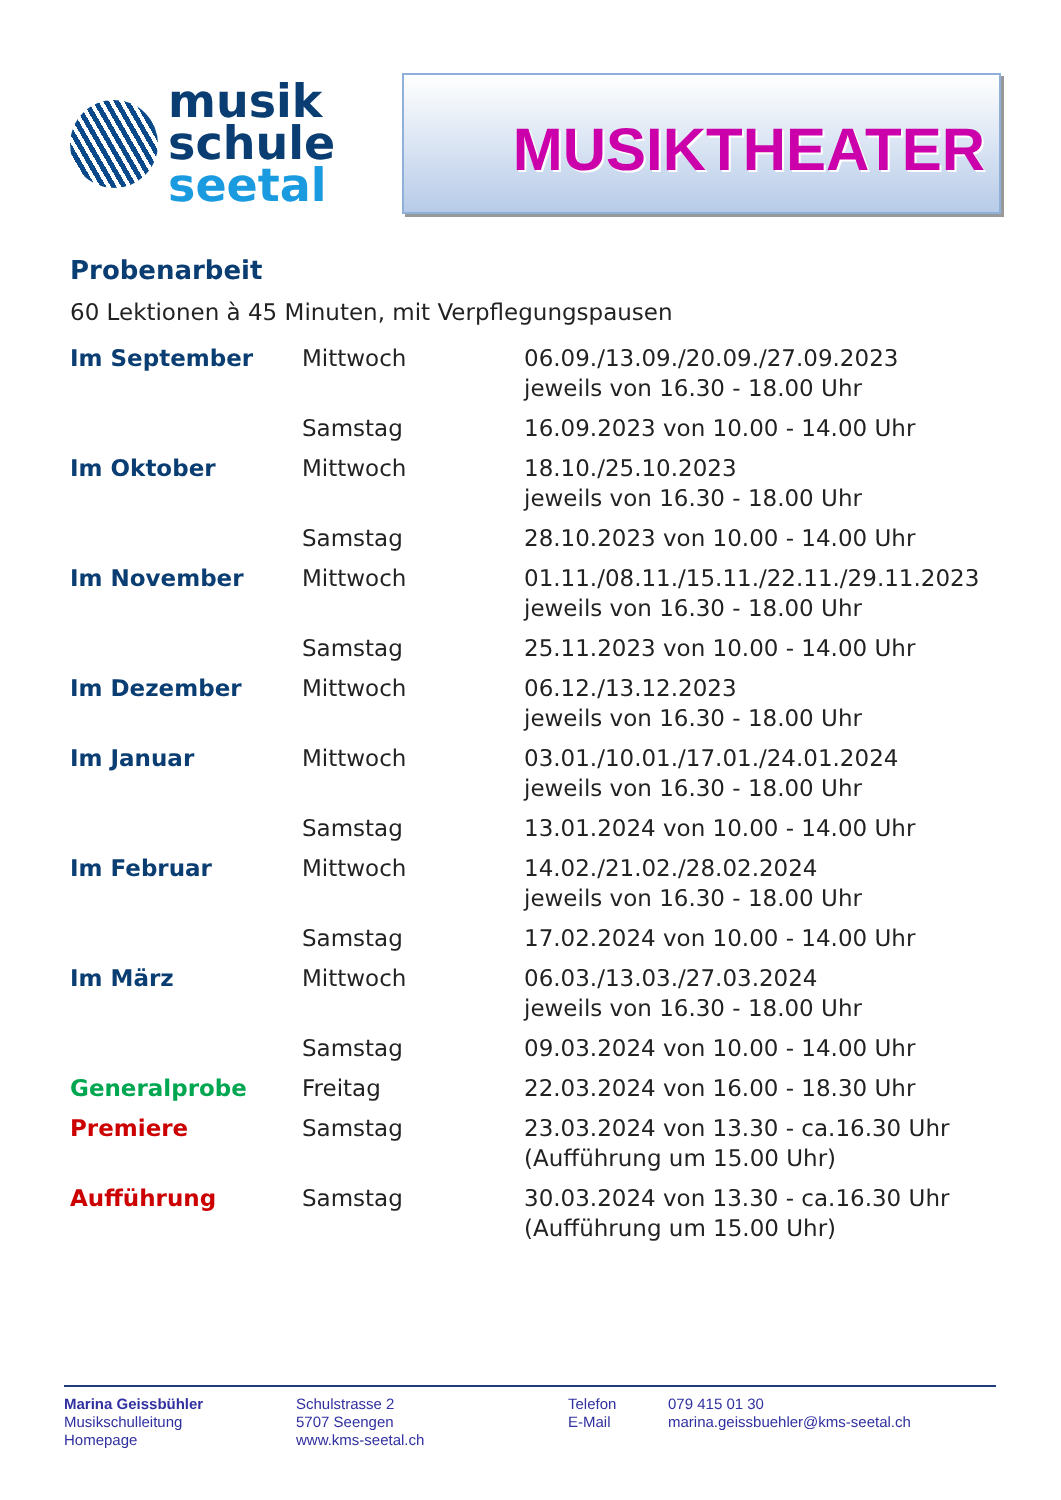musik
schule
seetal
MUSIKTHEATER
Probenarbeit
60 Lektionen à 45 Minuten, mit Verpflegungspausen
| Im September | Mittwoch | 06.09./13.09./20.09./27.09.2023 jeweils von 16.30 - 18.00 Uhr |
| | Samstag | 16.09.2023 von 10.00 - 14.00 Uhr |
| Im Oktober | Mittwoch | 18.10./25.10.2023 jeweils von 16.30 - 18.00 Uhr |
| | Samstag | 28.10.2023 von 10.00 - 14.00 Uhr |
| Im November | Mittwoch | 01.11./08.11./15.11./22.11./29.11.2023 jeweils von 16.30 - 18.00 Uhr |
| | Samstag | 25.11.2023 von 10.00 - 14.00 Uhr |
| Im Dezember | Mittwoch | 06.12./13.12.2023 jeweils von 16.30 - 18.00 Uhr |
| Im Januar | Mittwoch | 03.01./10.01./17.01./24.01.2024 jeweils von 16.30 - 18.00 Uhr |
| | Samstag | 13.01.2024 von 10.00 - 14.00 Uhr |
| Im Februar | Mittwoch | 14.02./21.02./28.02.2024 jeweils von 16.30 - 18.00 Uhr |
| | Samstag | 17.02.2024 von 10.00 - 14.00 Uhr |
| Im März | Mittwoch | 06.03./13.03./27.03.2024 jeweils von 16.30 - 18.00 Uhr |
| | Samstag | 09.03.2024 von 10.00 - 14.00 Uhr |
| Generalprobe | Freitag | 22.03.2024 von 16.00 - 18.30 Uhr |
| Premiere | Samstag | 23.03.2024 von 13.30 - ca.16.30 Uhr (Aufführung um 15.00 Uhr) |
| Aufführung | Samstag | 30.03.2024 von 13.30 - ca.16.30 Uhr (Aufführung um 15.00 Uhr) |
Marina Geissbühler
Musikschulleitung
Homepage
Schulstrasse 2
5707 Seengen
www.kms-seetal.ch
Telefon
E-Mail
079 415 01 30
marina.geissbuehler@kms-seetal.ch